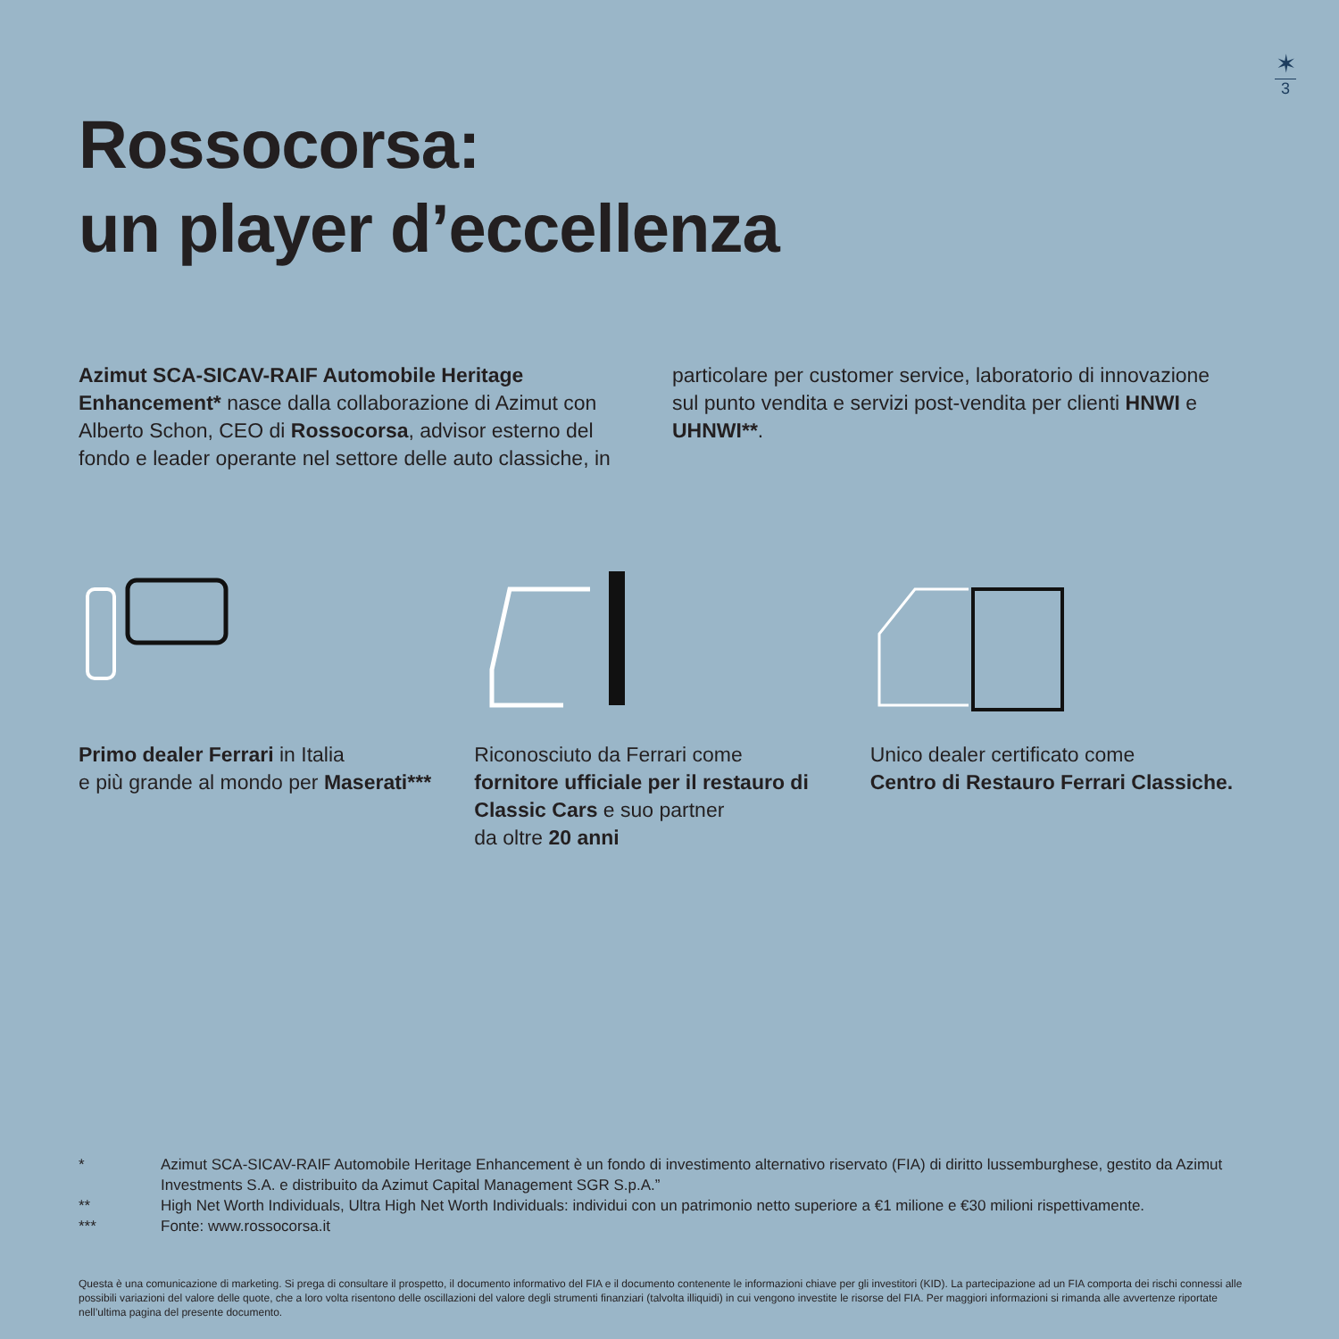✶
3
Rossocorsa:
un player d’eccellenza
Azimut SCA-SICAV-RAIF Automobile Heritage Enhancement* nasce dalla collaborazione di Azimut con Alberto Schon, CEO di Rossocorsa, advisor esterno del fondo e leader operante nel settore delle auto classiche, in particolare per customer service, laboratorio di innovazione sul punto vendita e servizi post-vendita per clienti HNWI e UHNWI**.
Primo dealer Ferrari in Italia
e più grande al mondo per Maserati***
Riconosciuto da Ferrari come
fornitore ufficiale per il restauro di Classic Cars e suo partner
da oltre 20 anni
Unico dealer certificato come
Centro di Restauro Ferrari Classiche.
* Azimut SCA-SICAV-RAIF Automobile Heritage Enhancement è un fondo di investimento alternativo riservato (FIA) di diritto lussemburghese, gestito da Azimut Investments S.A. e distribuito da Azimut Capital Management SGR S.p.A.”
** High Net Worth Individuals, Ultra High Net Worth Individuals: individui con un patrimonio netto superiore a €1 milione e €30 milioni rispettivamente.
*** Fonte: www.rossocorsa.it
Questa è una comunicazione di marketing. Si prega di consultare il prospetto, il documento informativo del FIA e il documento contenente le informazioni chiave per gli investitori (KID). La partecipazione ad un FIA comporta dei rischi connessi alle possibili variazioni del valore delle quote, che a loro volta risentono delle oscillazioni del valore degli strumenti finanziari (talvolta illiquidi) in cui vengono investite le risorse del FIA. Per maggiori informazioni si rimanda alle avvertenze riportate nell’ultima pagina del presente documento.